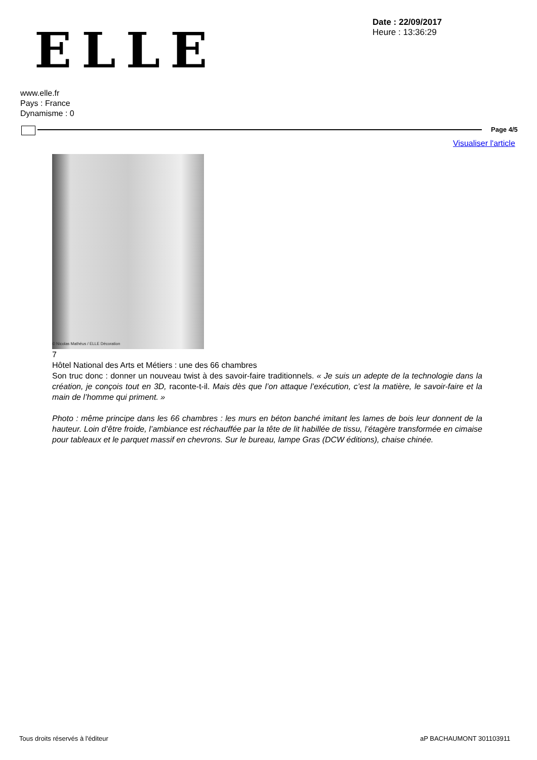ELLE
Date : 22/09/2017
Heure : 13:36:29
www.elle.fr
Pays : France
Dynamisme : 0
Page 4/5
Visualiser l'article
© Nicolas Mathéus / ELLE Décoration
7
Hôtel National des Arts et Métiers : une des 66 chambres
Son truc donc : donner un nouveau twist à des savoir-faire traditionnels. « Je suis un adepte de la technologie dans la création, je conçois tout en 3D, raconte-t-il. Mais dès que l’on attaque l’exécution, c’est la matière, le savoir-faire et la main de l’homme qui priment. »
Photo : même principe dans les 66 chambres : les murs en béton banché imitant les lames de bois leur donnent de la hauteur. Loin d’être froide, l’ambiance est réchauffée par la tête de lit habillée de tissu, l’étagère transformée en cimaise pour tableaux et le parquet massif en chevrons. Sur le bureau, lampe Gras (DCW éditions), chaise chinée.
Tous droits réservés à l'éditeur
aP BACHAUMONT 301103911